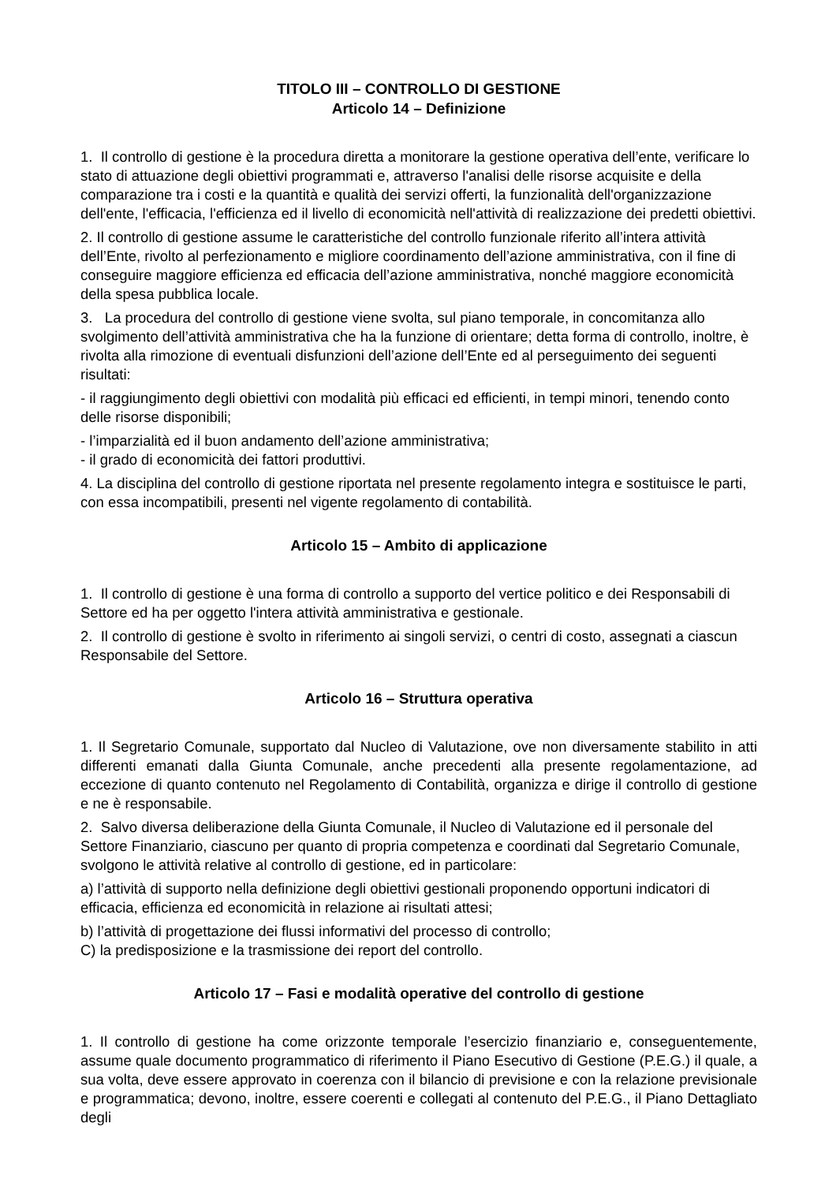TITOLO III – CONTROLLO DI GESTIONE
Articolo 14 – Definizione
1. Il controllo di gestione è la procedura diretta a monitorare la gestione operativa dell’ente, verificare lo stato di attuazione degli obiettivi programmati e, attraverso l'analisi delle risorse acquisite e della comparazione tra i costi e la quantità e qualità dei servizi offerti, la funzionalità dell'organizzazione dell'ente, l'efficacia, l'efficienza ed il livello di economicità nell'attività di realizzazione dei predetti obiettivi.
2. Il controllo di gestione assume le caratteristiche del controllo funzionale riferito all’intera attività dell’Ente, rivolto al perfezionamento e migliore coordinamento dell’azione amministrativa, con il fine di conseguire maggiore efficienza ed efficacia dell’azione amministrativa, nonché maggiore economicità della spesa pubblica locale.
3. La procedura del controllo di gestione viene svolta, sul piano temporale, in concomitanza allo svolgimento dell’attività amministrativa che ha la funzione di orientare; detta forma di controllo, inoltre, è rivolta alla rimozione di eventuali disfunzioni dell’azione dell’Ente ed al perseguimento dei seguenti risultati:
- il raggiungimento degli obiettivi con modalità più efficaci ed efficienti, in tempi minori, tenendo conto delle risorse disponibili;
- l’imparzialità ed il buon andamento dell’azione amministrativa;
- il grado di economicità dei fattori produttivi.
4. La disciplina del controllo di gestione riportata nel presente regolamento integra e sostituisce le parti, con essa incompatibili, presenti nel vigente regolamento di contabilità.
Articolo 15 – Ambito di applicazione
1. Il controllo di gestione è una forma di controllo a supporto del vertice politico e dei Responsabili di Settore ed ha per oggetto l'intera attività amministrativa e gestionale.
2. Il controllo di gestione è svolto in riferimento ai singoli servizi, o centri di costo, assegnati a ciascun Responsabile del Settore.
Articolo 16 – Struttura operativa
1. Il Segretario Comunale, supportato dal Nucleo di Valutazione, ove non diversamente stabilito in atti differenti emanati dalla Giunta Comunale, anche precedenti alla presente regolamentazione, ad eccezione di quanto contenuto nel Regolamento di Contabilità, organizza e dirige il controllo di gestione e ne è responsabile.
2. Salvo diversa deliberazione della Giunta Comunale, il Nucleo di Valutazione ed il personale del Settore Finanziario, ciascuno per quanto di propria competenza e coordinati dal Segretario Comunale, svolgono le attività relative al controllo di gestione, ed in particolare:
a) l’attività di supporto nella definizione degli obiettivi gestionali proponendo opportuni indicatori di efficacia, efficienza ed economicità in relazione ai risultati attesi;
b) l’attività di progettazione dei flussi informativi del processo di controllo;
C) la predisposizione e la trasmissione dei report del controllo.
Articolo 17 – Fasi e modalità operative del controllo di gestione
1. Il controllo di gestione ha come orizzonte temporale l’esercizio finanziario e, conseguentemente, assume quale documento programmatico di riferimento il Piano Esecutivo di Gestione (P.E.G.) il quale, a sua volta, deve essere approvato in coerenza con il bilancio di previsione e con la relazione previsionale e programmatica; devono, inoltre, essere coerenti e collegati al contenuto del P.E.G., il Piano Dettagliato degli